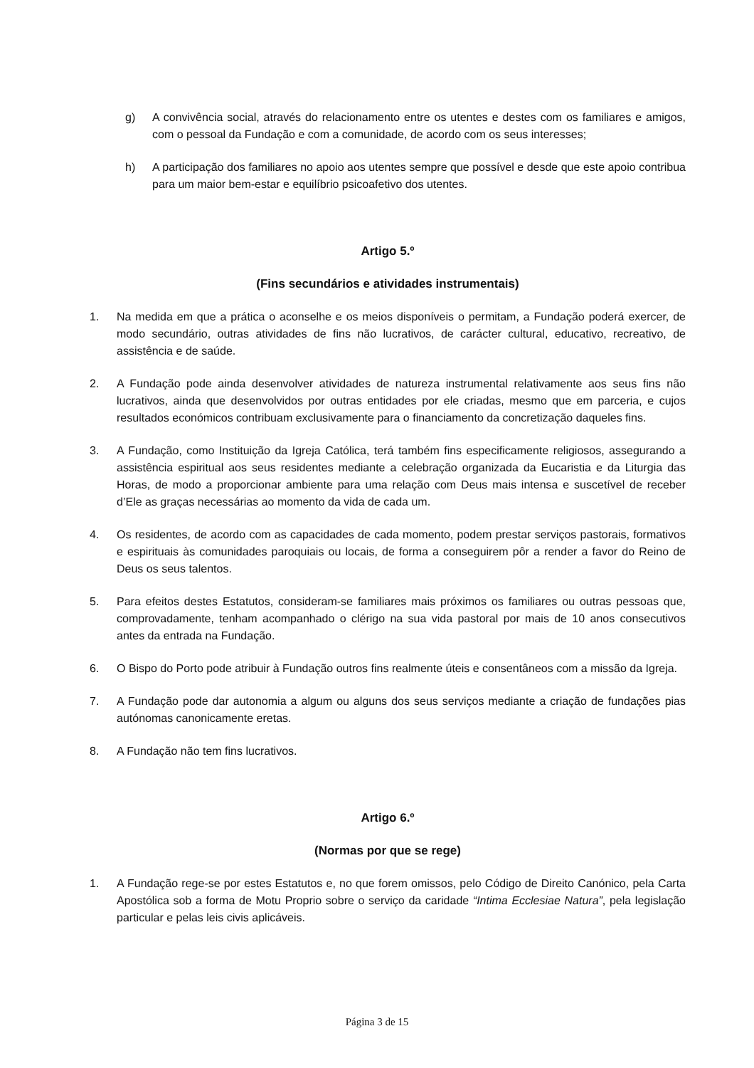g) A convivência social, através do relacionamento entre os utentes e destes com os familiares e amigos, com o pessoal da Fundação e com a comunidade, de acordo com os seus interesses;
h) A participação dos familiares no apoio aos utentes sempre que possível e desde que este apoio contribua para um maior bem-estar e equilíbrio psicoafetivo dos utentes.
Artigo 5.º
(Fins secundários e atividades instrumentais)
1. Na medida em que a prática o aconselhe e os meios disponíveis o permitam, a Fundação poderá exercer, de modo secundário, outras atividades de fins não lucrativos, de carácter cultural, educativo, recreativo, de assistência e de saúde.
2. A Fundação pode ainda desenvolver atividades de natureza instrumental relativamente aos seus fins não lucrativos, ainda que desenvolvidos por outras entidades por ele criadas, mesmo que em parceria, e cujos resultados económicos contribuam exclusivamente para o financiamento da concretização daqueles fins.
3. A Fundação, como Instituição da Igreja Católica, terá também fins especificamente religiosos, assegurando a assistência espiritual aos seus residentes mediante a celebração organizada da Eucaristia e da Liturgia das Horas, de modo a proporcionar ambiente para uma relação com Deus mais intensa e suscetível de receber d’Ele as graças necessárias ao momento da vida de cada um.
4. Os residentes, de acordo com as capacidades de cada momento, podem prestar serviços pastorais, formativos e espirituais às comunidades paroquiais ou locais, de forma a conseguirem pôr a render a favor do Reino de Deus os seus talentos.
5. Para efeitos destes Estatutos, consideram-se familiares mais próximos os familiares ou outras pessoas que, comprovadamente, tenham acompanhado o clérigo na sua vida pastoral por mais de 10 anos consecutivos antes da entrada na Fundação.
6. O Bispo do Porto pode atribuir à Fundação outros fins realmente úteis e consentâneos com a missão da Igreja.
7. A Fundação pode dar autonomia a algum ou alguns dos seus serviços mediante a criação de fundações pias autónomas canonicamente eretas.
8. A Fundação não tem fins lucrativos.
Artigo 6.º
(Normas por que se rege)
1. A Fundação rege-se por estes Estatutos e, no que forem omissos, pelo Código de Direito Canónico, pela Carta Apostólica sob a forma de Motu Proprio sobre o serviço da caridade “Intima Ecclesiae Natura”, pela legislação particular e pelas leis civis aplicáveis.
Página 3 de 15